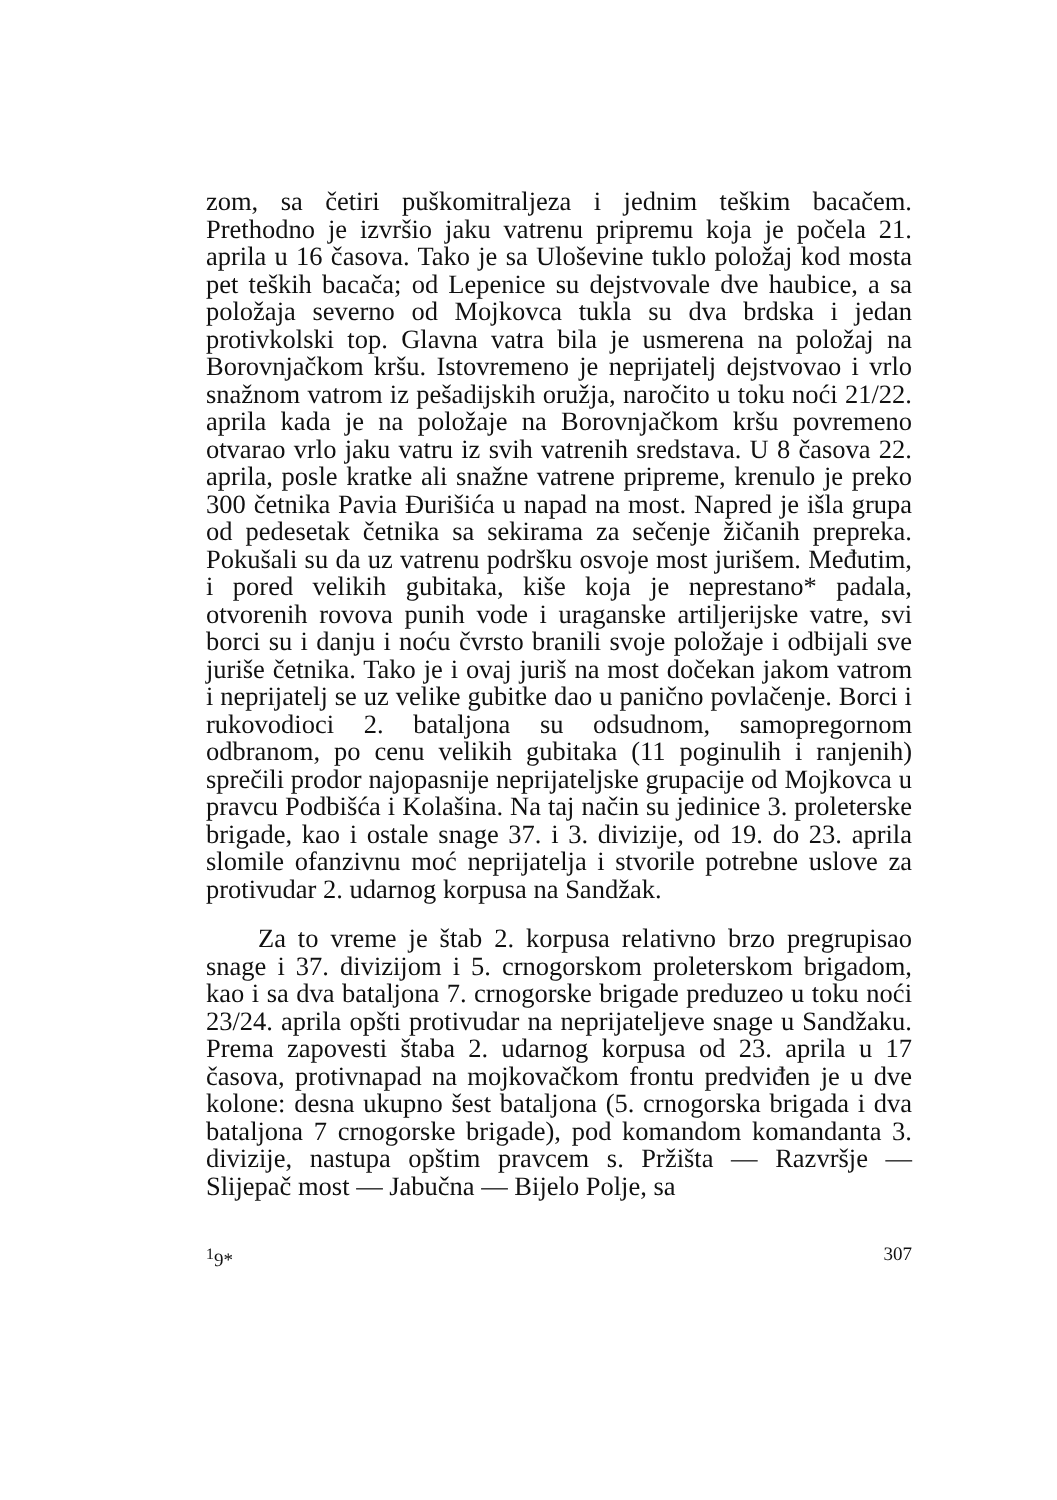zom, sa četiri puškomitraljeza i jednim teškim bacačem. Prethodno je izvršio jaku vatrenu pripremu koja je počela 21. aprila u 16 časova. Tako je sa Uloševine tuklo položaj kod mosta pet teških bacača; od Lepenice su dejstvovale dve haubice, a sa položaja severno od Mojkovca tukla su dva brdska i jedan protivkolski top. Glavna vatra bila je usmerena na položaj na Borovnjačkom kršu. Istovremeno je neprijatelj dejstvovao i vrlo snažnom vatrom iz pešadijskih oružja, naročito u toku noći 21/22. aprila kada je na položaje na Borovnjačkom kršu povremeno otvarao vrlo jaku vatru iz svih vatrenih sredstava. U 8 časova 22. aprila, posle kratke ali snažne vatrene pripreme, krenulo je preko 300 četnika Pavia Đurišića u napad na most. Napred je išla grupa od pedesetak četnika sa sekirama za sečenje žičanih prepreka. Pokušali su da uz vatrenu podršku osvoje most jurišem. Međutim, i pored velikih gubitaka, kiše koja je neprestano* padala, otvorenih rovova punih vode i uraganske artiljerijske vatre, svi borci su i danju i noću čvrsto branili svoje položaje i odbijali sve juriše četnika. Tako je i ovaj juriš na most dočekan jakom vatrom i neprijatelj se uz velike gubitke dao u panično povlačenje. Borci i rukovodioci 2. bataljona su odsudnom, samopregornom odbranom, po cenu velikih gubitaka (11 poginulih i ranjenih) sprečili prodor najopasnije neprijateljske grupacije od Mojkovca u pravcu Podbišća i Kolašina. Na taj način su jedinice 3. proleterske brigade, kao i ostale snage 37. i 3. divizije, od 19. do 23. aprila slomile ofanzivnu moć neprijatelja i stvorile potrebne uslove za protivudar 2. udarnog korpusa na Sandžak.
Za to vreme je štab 2. korpusa relativno brzo pregrupisao snage i 37. divizijom i 5. crnogorskom proleterskom brigadom, kao i sa dva bataljona 7. crnogorske brigade preduzeo u toku noći 23/24. aprila opšti protivudar na neprijateljeve snage u Sandžaku. Prema zapovesti štaba 2. udarnog korpusa od 23. aprila u 17 časova, protivnapad na mojkovačkom frontu predviđen je u dve kolone: desna ukupno šest bataljona (5. crnogorska brigada i dva bataljona 7 crnogorske brigade), pod komandom komandanta 3. divizije, nastupa opštim pravcem s. Pržišta — Razvršje — Slijepač most — Jabučna — Bijelo Polje, sa
<sup>1</sup> 9* 307